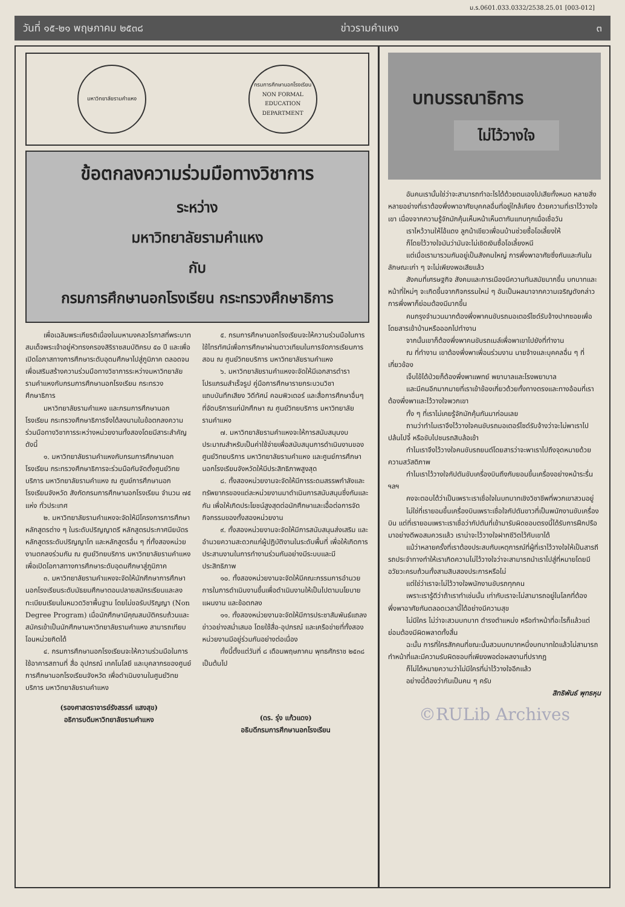ม.ร.0601.033.0332/2538.25.01 [003-012]
วันที่ ๑๕-๒๑ พฤษภาคม ๒๕๓๘ ข่าวรามคำแหง ๓
มหาวิทยาลัยรามคำแหง
กรมการศึกษานอกโรงเรียน NON FORMAL EDUCATION DEPARTMENT
ข้อตกลงความร่วมมือทางวิชาการ
ระหว่าง
มหาวิทยาลัยรามคำแหง
กับ
กรมการศึกษานอกโรงเรียน กระทรวงศึกษาธิการ
เพื่อเฉลิมพระเกียรติเนื่องในมหามงคลวโรกาสที่พระบาทสมเด็จพระเจ้าอยู่หัวทรงครองสิริราชสมบัติครบ ๕๐ ปี และเพื่อเปิดโอกาสทางการศึกษาระดับอุดมศึกษาไปสู่ภูมิภาค ตลอดจนเพื่อเสริมสร้างความร่วมมือทางวิชาการระหว่างมหาวิทยาลัยรามคำแหงกับกรมการศึกษานอกโรงเรียน กระทรวงศึกษาธิการ
มหาวิทยาลัยรามคำแหง และกรมการศึกษานอกโรงเรียน กระทรวงศึกษาธิการจึงได้ลงนามในข้อตกลงความร่วมมือทางวิชาการระหว่างหน่วยงานทั้งสองโดยมีสาระสำคัญดังนี้
๑. มหาวิทยาลัยรามคำแหงกับกรมการศึกษานอกโรงเรียน กระทรวงศึกษาธิการจะร่วมมือกันจัดตั้งศูนย์วิทยบริการ มหาวิทยาลัยรามคำแหง ณ ศูนย์การศึกษานอกโรงเรียนจังหวัด สังกัดกรมการศึกษานอกโรงเรียน จำนวน ๗๕ แห่ง ทั่วประเทศ
๒. มหาวิทยาลัยรามคำแหงจะจัดให้มีโครงการการศึกษาหลักสูตรต่าง ๆ ในระดับปริญญาตรี หลักสูตรประกาศนียบัตร หลักสูตรระดับปริญญาโท และหลักสูตรอื่น ๆ ที่ทั้งสองหน่วยงานตกลงร่วมกัน ณ ศูนย์วิทยบริการ มหาวิทยาลัยรามคำแหง เพื่อเปิดโอกาสทางการศึกษาระดับอุดมศึกษาสู่ภูมิภาค
๓. มหาวิทยาลัยรามคำแหงจะจัดให้นักศึกษาการศึกษานอกโรงเรียนระดับมัธยมศึกษาตอนปลายสมัครเรียนและลงทะเบียนเรียนในหมวดวิชาพื้นฐาน โดยไม่ขอรับปริญญา (Non Degree Program) เมื่อนักศึกษามีคุณสมบัติครบถ้วนและสมัครเข้าเป็นนักศึกษามหาวิทยาลัยรามคำแหง สามารถเทียบโอนหน่วยกิตได้
๔. กรมการศึกษานอกโรงเรียนจะให้ความร่วมมือในการใช้อาคารสถานที่ สื่อ อุปกรณ์ เทคโนโลยี และบุคลากรของศูนย์การศึกษานอกโรงเรียนจังหวัด เพื่อดำเนินงานในศูนย์วิทยบริการ มหาวิทยาลัยรามคำแหง
(รองศาสตราจารย์รังสรรค์ แสงสุข)
อธิการบดีมหาวิทยาลัยรามคำแหง
๕. กรมการศึกษานอกโรงเรียนจะให้ความร่วมมือในการใช้ไทรทัศน์เพื่อการศึกษาผ่านดาวเทียมในการจัดการเรียนการสอน ณ ศูนย์วิทยบริการ มหาวิทยาลัยรามคำแหง
๖. มหาวิทยาลัยรามคำแหงจะจัดให้มีเอกสารตำรา โปรแกรมสำเร็จรูป คู่มือการศึกษารายกระบวนวิชา แถบบันทึกเสียง วิดีทัศน์ คอมพิวเตอร์ และสื่อการศึกษาอื่นๆ ที่จัดบริการแก่นักศึกษา ณ ศูนย์วิทยบริการ มหาวิทยาลัยรามคำแหง
๗. มหาวิทยาลัยรามคำแหงจะให้การสนับสนุนงบประมาณสำหรับเป็นค่าใช้จ่ายเพื่อสนับสนุนการดำเนินงานของศูนย์วิทยบริการ มหาวิทยาลัยรามคำแหง และศูนย์การศึกษานอกโรงเรียนจังหวัดให้มีประสิทธิภาพสูงสุด
๘. ทั้งสองหน่วยงานจะจัดให้มีการระดมสรรพกำลังและทรัพยากรของแต่ละหน่วยงานมาดำเนินการสนับสนุนซึ่งกันและกัน เพื่อให้เกิดประโยชน์สูงสุดต่อนักศึกษาและเอื้อต่อการจัดกิจกรรมของทั้งสองหน่วยงาน
๙. ทั้งสองหน่วยงานจะจัดให้มีการสนับสนุนส่งเสริม และอำนวยความสะดวกแก่ผู้ปฏิบัติงานในระดับพื้นที่ เพื่อให้เกิดการประสานงานในการทำงานร่วมกันอย่างมีระบบและมีประสิทธิภาพ
๑๐. ทั้งสองหน่วยงานจะจัดให้มีคณะกรรมการอำนวยการในการดำเนินงานขึ้นเพื่อดำเนินงานให้เป็นไปตามนโยบาย แผนงาน และข้อตกลง
๑๑. ทั้งสองหน่วยงานจะจัดให้มีการประชาสัมพันธ์แถลงข่าวอย่างสม่ำเสมอ โดยใช้สื่อ-อุปกรณ์ และเครือข่ายที่ทั้งสองหน่วยงานมีอยู่ร่วมกันอย่างต่อเนื่อง
ทั้งนี้ตั้งแต่วันที่ ๘ เดือนพฤษภาคม พุทธศักราช ๒๕๓๘ เป็นต้นไป
(ดร. รุ่ง แก้วแดง)
อธิบดีกรมการศึกษานอกโรงเรียน
บทบรรณาธิการ
ไม่ไว้วางใจ
อันคนเรานั้นใช่ว่าจะสามารถทำอะไรได้ด้วยตนเองไปเสียทั้งหมด หลายสิ่งหลายอย่างที่เราต้องพึ่งพาอาศัยบุคคลอื่นที่อยู่ใกล้เคียง ด้วยความที่เราไว้วางใจเขา เนื่องจากความรู้จักมักคุ้นเห็นหน้าเห็นตากันแทบทุกเมื่อเชื่อวัน
เราไหว้วานให้ไอ้แดง ลูกน้าเขียวเพื่อนบ้านช่วยซื้อโอเลี้ยงให้
ก็โดยไว้วางใจมันว่ามันจะไม่เชิดเงินซื้อโอเลี้ยงหนี
แต่เมื่อเรามารวมกันอยู่เป็นสังคมใหญ่ การพึ่งพาอาศัยซึ่งกันและกันในลักษณะเก่า ๆ จะไม่เพียงพอเสียแล้ว
สังคมที่เศรษฐกิจ สังคมและการเมืองมีความทันสมัยมากขึ้น บทบาทและหน้าที่ใหม่ๆ จะเกิดขึ้นจากกิจกรรมใหม่ ๆ อันเป็นผลมาจากความเจริญดังกล่าว การพึ่งพาก็ย่อมต้องมีมากขึ้น
คนกรุงจำนวนมากต้องพึ่งพาคนขับรถมอเตอร์ไซด์รับจ้างปากซอยเพื่อโดยสารเข้าบ้านหรือออกไปทำงาน
จากนั้นเขาก็ต้องพึ่งพาคนขับรถเมล์เพื่อพาเขาไปยังที่ทำงาน
ณ ที่ทำงาน เขาต้องพึ่งพาเพื่อนร่วมงาน นายจ้างและบุคคลอื่น ๆ ที่เกี่ยวข้อง
เจ็บไข้ได้ป่วยก็ต้องพึ่งพาแพทย์ พยาบาลและโรงพยาบาล
และมีคนอีกมากมายที่เราเข้าข้องเกี่ยวด้วยทั้งทางตรงและทางอ้อมที่เราต้องพึ่งพาและไว้วางใจพวกเขา
ทั้ง ๆ ที่เราไม่เคยรู้จักมักคุ้นกันมาก่อนเลย
ถามว่าทำไมเราจึงไว้วางใจคนขับรถมอเตอร์ไซด์รับจ้างว่าจะไม่พาเราไปปล้นไปจี้ หรือขับไปชนรถสิบล้อเข้า
ทำไมเราจึงไว้วางใจคนขับรถยนต์โดยสารว่าจะพาเราไปถึงจุดหมายด้วยความสวัสดิภาพ
ทำไมเราไว้วางใจกัปตันขับเครื่องบินถึงกับยอมขึ้นเครื่องอย่างหน้าระรื่น ฯลฯ
คงจะตอบได้ว่าเป็นเพราะเราเชื่อใจในบทบาทเชิงวิชาชีพที่พวกเขาสวมอยู่
ไม่ใช่ที่เรายอมขึ้นเครื่องบินเพราะเชื่อใจกัปตันขาวที่เป็นพนักงานขับเครื่องบิน แต่ที่เรายอมเพราะเราเชื่อว่ากัปตันที่เข้ามารับผิดชอบตรงนี้ได้รับการฝึกปรือมาอย่างดีพอสมควรแล้ว เราน่าจะไว้วางใจฝากชีวิตไว้กับเขาได้
แม้ว่าหลายครั้งที่เราต้องประสบกับเหตุการณ์ที่ผู้ที่เราไว้วางใจให้เป็นสารถีรถประจำทางทำให้เราเกิดความไม่ไว้วางใจว่าจะสามารถนำเราไปสู่ที่หมายโดยมีอวัยวะครบถ้วนทั้งสามสิบสองประการหรือไม่
แต่ใช่ว่าเราจะไม่ไว้วางใจพนักงานขับรถทุกคน
เพราะเรารู้ดีว่าถ้าเราทำเช่นนั้น เท่ากับเราจะไม่สามารถอยู่ในโลกที่ต้องพึ่งพาอาศัยกันตลอดเวลานี้ได้อย่างมีความสุข
ไม่มีใคร ไม่ว่าจะสวมบทบาท ดำรงตำแหน่ง หรือทำหน้าที่อะไรก็แล้วแต่ย่อมต้องมีผิดพลาดทั้งสิ้น
ฉะนั้น การที่ใครสักคนที่ขณะนั้นสวมบทบาทหนึ่งบทบาทใดแล้วไม่สามารถทำหน้าที่และมีความรับผิดชอบที่เพียงพอต่อผลงานที่ปรากฏ
ก็ไม่ได้หมายความว่าไม่มีใครที่น่าไว้วางใจอีกแล้ว
อย่างนี้ต้องว่ากันเป็นคน ๆ ครับ
สิทธิพันธ์ พุทธหุน
©RULib Archives